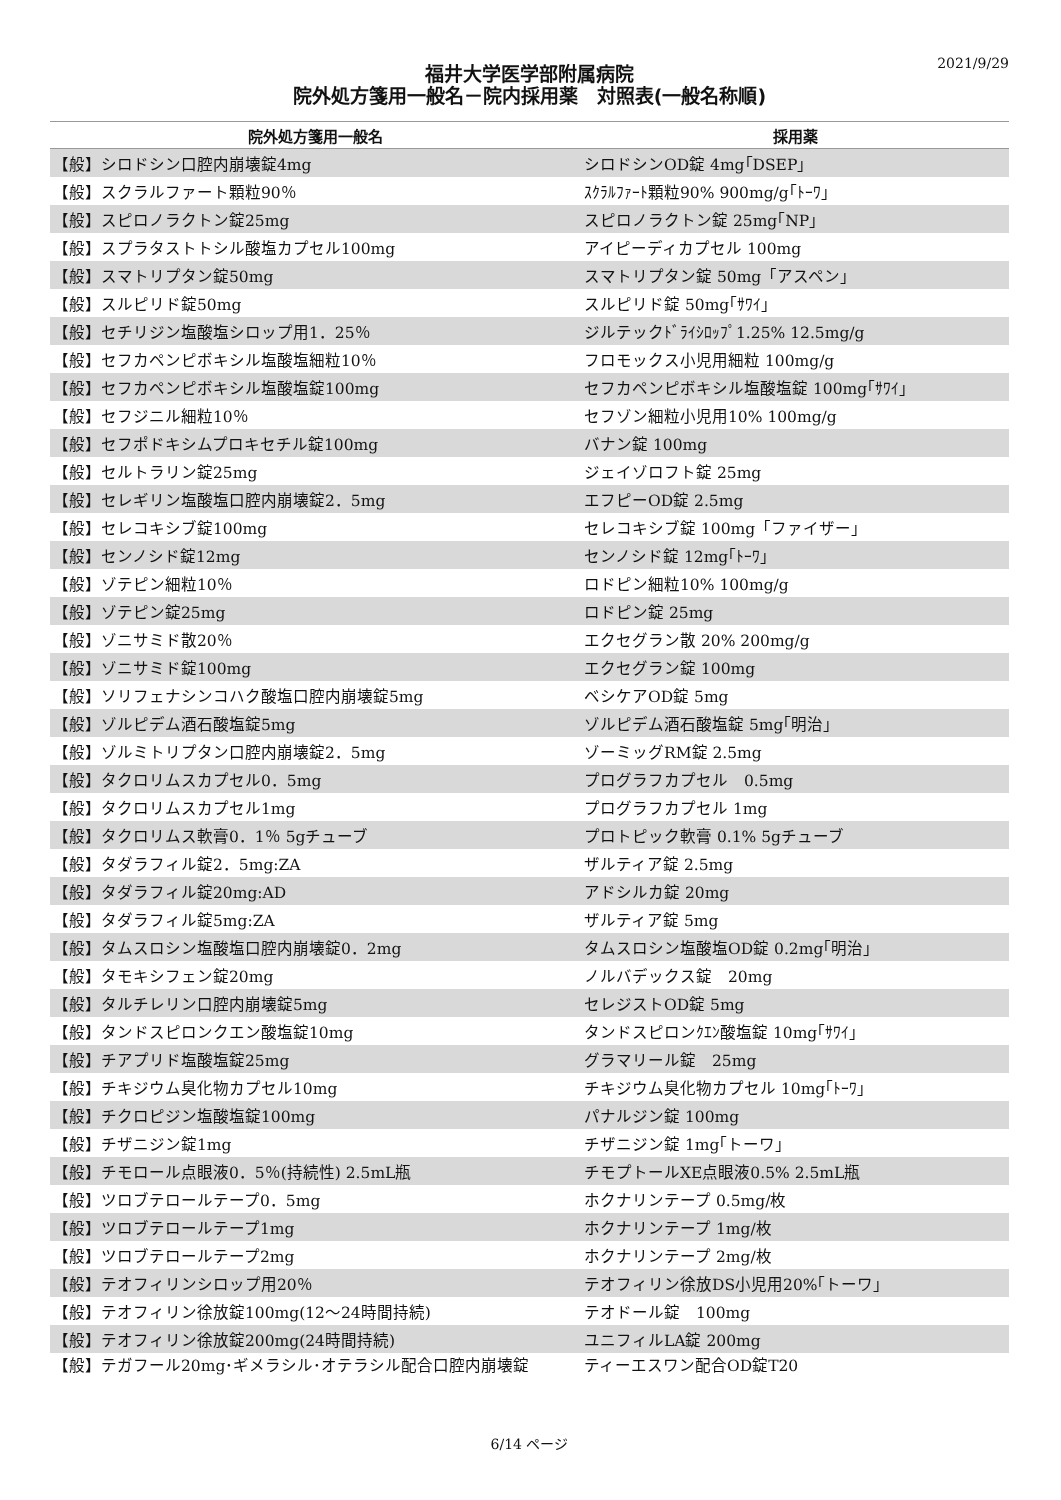2021/9/29
福井大学医学部附属病院
院外処方箋用一般名－院内採用薬　対照表(一般名称順)
| 院外処方箋用一般名 | 採用薬 |
| --- | --- |
| 【般】シロドシン口腔内崩壊錠4mg | シロドシンOD錠 4mg｢DSEP｣ |
| 【般】スクラルファート顆粒90％ | ｽｸﾗﾙﾌｧｰﾄ顆粒90% 900mg/g｢ﾄｰﾜ｣ |
| 【般】スピロノラクトン錠25mg | スピロノラクトン錠 25mg｢NP｣ |
| 【般】スプラタストトシル酸塩カプセル100mg | アイピーディカプセル 100mg |
| 【般】スマトリプタン錠50mg | スマトリプタン錠 50mg「アスペン」 |
| 【般】スルピリド錠50mg | スルピリド錠 50mg｢ｻﾜｲ｣ |
| 【般】セチリジン塩酸塩シロップ用1．25％ | ジルテックﾄﾞﾗｲｼﾛｯﾌﾟ1.25% 12.5mg/g |
| 【般】セフカペンピボキシル塩酸塩細粒10％ | フロモックス小児用細粒 100mg/g |
| 【般】セフカペンピボキシル塩酸塩錠100mg | セフカペンピボキシル塩酸塩錠 100mg｢ｻﾜｲ｣ |
| 【般】セフジニル細粒10％ | セフゾン細粒小児用10% 100mg/g |
| 【般】セフポドキシムプロキセチル錠100mg | バナン錠 100mg |
| 【般】セルトラリン錠25mg | ジェイゾロフト錠 25mg |
| 【般】セレギリン塩酸塩口腔内崩壊錠2．5mg | エフピーOD錠 2.5mg |
| 【般】セレコキシブ錠100mg | セレコキシブ錠 100mg「ファイザー」 |
| 【般】センノシド錠12mg | センノシド錠 12mg｢ﾄｰﾜ｣ |
| 【般】ゾテピン細粒10％ | ロドピン細粒10% 100mg/g |
| 【般】ゾテピン錠25mg | ロドピン錠 25mg |
| 【般】ゾニサミド散20％ | エクセグラン散 20% 200mg/g |
| 【般】ゾニサミド錠100mg | エクセグラン錠 100mg |
| 【般】ソリフェナシンコハク酸塩口腔内崩壊錠5mg | ベシケアOD錠 5mg |
| 【般】ゾルピデム酒石酸塩錠5mg | ゾルピデム酒石酸塩錠 5mg｢明治｣ |
| 【般】ゾルミトリプタン口腔内崩壊錠2．5mg | ゾーミッグRM錠 2.5mg |
| 【般】タクロリムスカプセル0．5mg | プログラフカプセル 0.5mg |
| 【般】タクロリムスカプセル1mg | プログラフカプセル 1mg |
| 【般】タクロリムス軟膏0．1％ 5gチューブ | プロトピック軟膏 0.1% 5gチューブ |
| 【般】タダラフィル錠2．5mg:ZA | ザルティア錠 2.5mg |
| 【般】タダラフィル錠20mg:AD | アドシルカ錠 20mg |
| 【般】タダラフィル錠5mg:ZA | ザルティア錠 5mg |
| 【般】タムスロシン塩酸塩口腔内崩壊錠0．2mg | タムスロシン塩酸塩OD錠 0.2mg｢明治｣ |
| 【般】タモキシフェン錠20mg | ノルバデックス錠 20mg |
| 【般】タルチレリン口腔内崩壊錠5mg | セレジストOD錠 5mg |
| 【般】タンドスピロンクエン酸塩錠10mg | タンドスピロンｸｴﾝ酸塩錠 10mg｢ｻﾜｲ｣ |
| 【般】チアプリド塩酸塩錠25mg | グラマリール錠 25mg |
| 【般】チキジウム臭化物カプセル10mg | チキジウム臭化物カプセル 10mg｢ﾄｰﾜ｣ |
| 【般】チクロピジン塩酸塩錠100mg | パナルジン錠 100mg |
| 【般】チザニジン錠1mg | チザニジン錠 1mg｢トーワ｣ |
| 【般】チモロール点眼液0．5％(持続性) 2.5mL瓶 | チモプトールXE点眼液0.5% 2.5mL瓶 |
| 【般】ツロブテロールテープ0．5mg | ホクナリンテープ 0.5mg/枚 |
| 【般】ツロブテロールテープ1mg | ホクナリンテープ 1mg/枚 |
| 【般】ツロブテロールテープ2mg | ホクナリンテープ 2mg/枚 |
| 【般】テオフィリンシロップ用20％ | テオフィリン徐放DS小児用20%｢トーワ｣ |
| 【般】テオフィリン徐放錠100mg(12～24時間持続) | テオドール錠 100mg |
| 【般】テオフィリン徐放錠200mg(24時間持続) | ユニフィルLA錠 200mg |
| 【般】テガフール20mg･ギメラシル･オテラシル配合口腔内崩壊錠 | ティーエスワン配合OD錠T20 |
6/14 ページ